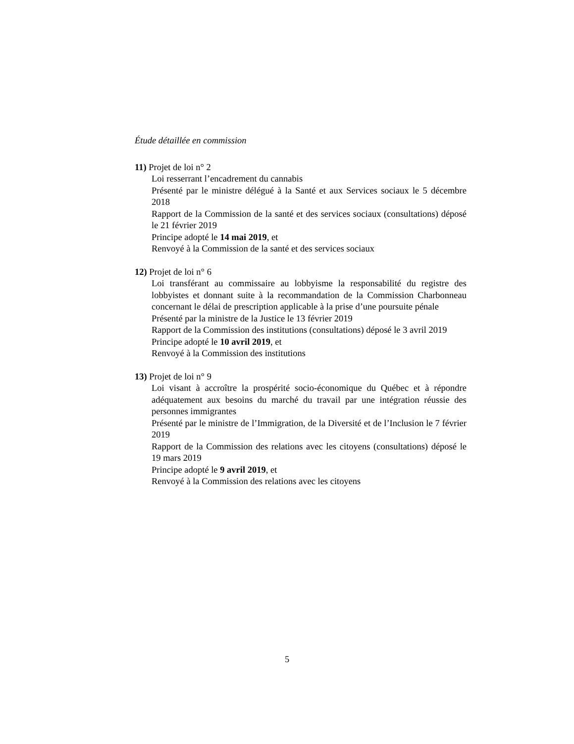Étude détaillée en commission
11) Projet de loi n° 2
Loi resserrant l’encadrement du cannabis
Présenté par le ministre délégué à la Santé et aux Services sociaux le 5 décembre 2018
Rapport de la Commission de la santé et des services sociaux (consultations) déposé le 21 février 2019
Principe adopté le 14 mai 2019, et
Renvoyé à la Commission de la santé et des services sociaux
12) Projet de loi n° 6
Loi transférant au commissaire au lobbyisme la responsabilité du registre des lobbyistes et donnant suite à la recommandation de la Commission Charbonneau concernant le délai de prescription applicable à la prise d’une poursuite pénale
Présenté par la ministre de la Justice le 13 février 2019
Rapport de la Commission des institutions (consultations) déposé le 3 avril 2019
Principe adopté le 10 avril 2019, et
Renvoyé à la Commission des institutions
13) Projet de loi n° 9
Loi visant à accroître la prospérité socio-économique du Québec et à répondre adéquatement aux besoins du marché du travail par une intégration réussie des personnes immigrantes
Présenté par le ministre de l’Immigration, de la Diversité et de l’Inclusion le 7 février 2019
Rapport de la Commission des relations avec les citoyens (consultations) déposé le 19 mars 2019
Principe adopté le 9 avril 2019, et
Renvoyé à la Commission des relations avec les citoyens
5